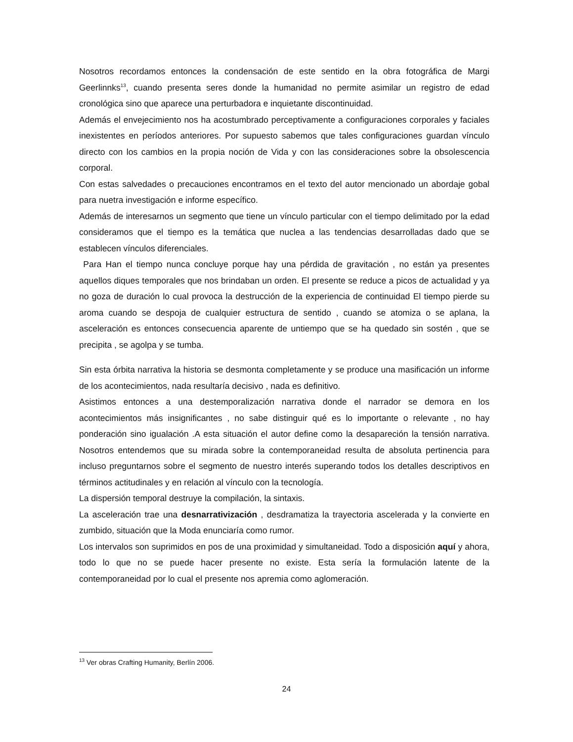Nosotros recordamos entonces la condensación de este sentido en la obra fotográfica de Margi Geerlinnks<sup>13</sup>, cuando presenta seres donde la humanidad no permite asimilar un registro de edad cronológica sino que aparece una perturbadora e inquietante discontinuidad.
Además el envejecimiento nos ha acostumbrado perceptivamente a configuraciones corporales y faciales inexistentes en períodos anteriores. Por supuesto sabemos que tales configuraciones guardan vínculo directo con los cambios en la propia noción de Vida y con las consideraciones sobre la obsolescencia corporal.
Con estas salvedades o precauciones encontramos en el texto del autor mencionado un abordaje gobal para nuetra investigación e informe específico.
Además de interesarnos un segmento que tiene un vínculo particular con el tiempo delimitado por la edad consideramos que el tiempo es la temática que nuclea a las tendencias desarrolladas dado que se establecen vínculos diferenciales.
Para Han el tiempo nunca concluye porque hay una pérdida de gravitación , no están ya presentes aquellos diques temporales que nos brindaban un orden. El presente se reduce a picos de actualidad y ya no goza de duración lo cual provoca la destrucción de la experiencia de continuidad El tiempo pierde su aroma cuando se despoja de cualquier estructura de sentido , cuando se atomiza o se aplana, la asceleración es entonces consecuencia aparente de untiempo que se ha quedado sin sostén , que se precipita , se agolpa y se tumba.
Sin esta órbita narrativa la historia se desmonta completamente y se produce una masificación un informe de los acontecimientos, nada resultaría decisivo , nada es definitivo.
Asistimos entonces a una destemporalización narrativa donde el narrador se demora en los acontecimientos más insignificantes , no sabe distinguir qué es lo importante o relevante , no hay ponderación sino igualación .A esta situación el autor define como la desapareción la tensión narrativa. Nosotros entendemos que su mirada sobre la contemporaneidad resulta de absoluta pertinencia para incluso preguntarnos sobre el segmento de nuestro interés superando todos los detalles descriptivos en términos actitudinales y en relación al vínculo con la tecnología.
La dispersión temporal destruye la compilación, la sintaxis.
La asceleración trae una desnarrativización , desdramatiza la trayectoria ascelerada y la convierte en zumbido, situación que la Moda enunciaría como rumor.
Los intervalos son suprimidos en pos de una proximidad y simultaneidad. Todo a disposición aquí y ahora, todo lo que no se puede hacer presente no existe. Esta sería la formulación latente de la contemporaneidad por lo cual el presente nos apremia como aglomeración.
<sup>13</sup> Ver obras Crafting Humanity, Berlín 2006.
24